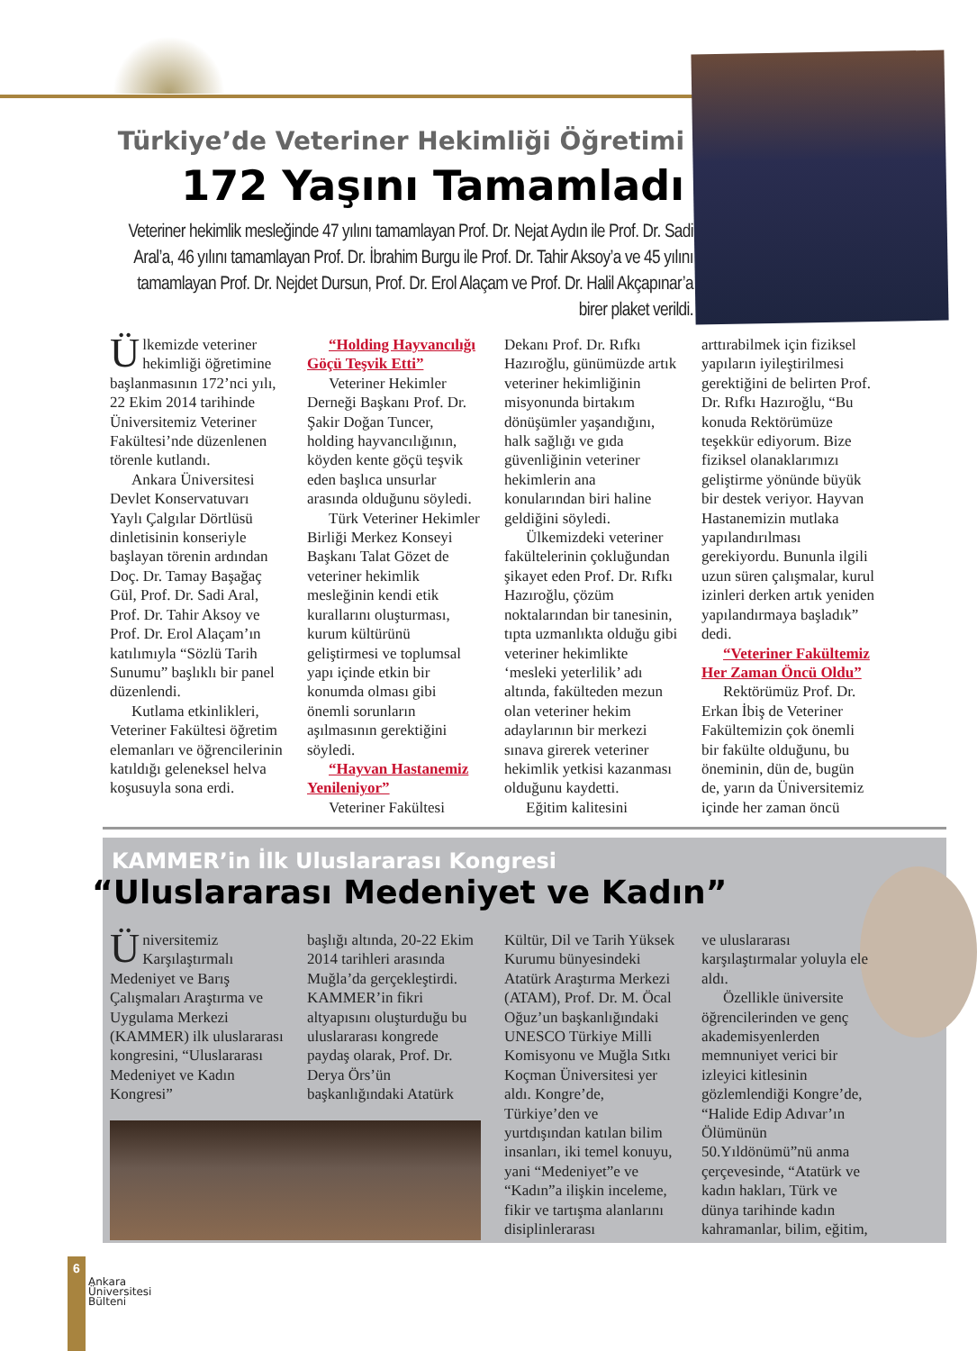Türkiye’de Veteriner Hekimliği Öğretimi
172 Yaşını Tamamladı
Veteriner hekimlik mesleğinde 47 yılını tamamlayan Prof. Dr. Nejat Aydın ile Prof. Dr. Sadi Aral’a, 46 yılını tamamlayan Prof. Dr. İbrahim Burgu ile Prof. Dr. Tahir Aksoy’a ve 45 yılını tamamlayan Prof. Dr. Nejdet Dursun, Prof. Dr. Erol Alaçam ve Prof. Dr. Halil Akçapınar’a birer plaket verildi.
Ülkemizde veteriner hekimliği öğretimine başlanmasının 172’nci yılı, 22 Ekim 2014 tarihinde Üniversitemiz Veteriner Fakültesi’nde düzenlenen törenle kutlandı.
Ankara Üniversitesi Devlet Konservatuvarı Yaylı Çalgılar Dörtlüsü dinletisinin konseriyle başlayan törenin ardından Doç. Dr. Tamay Başağaç Gül, Prof. Dr. Sadi Aral, Prof. Dr. Tahir Aksoy ve Prof. Dr. Erol Alaçam’ın katılımıyla “Sözlü Tarih Sunumu” başlıklı bir panel düzenlendi.
Kutlama etkinlikleri, Veteriner Fakültesi öğretim elemanları ve öğrencilerinin katıldığı geleneksel helva koşusuyla sona erdi.
“Holding Hayvancılığı Göçü Teşvik Etti”
Veteriner Hekimler Derneği Başkanı Prof. Dr. Şakir Doğan Tuncer, holding hayvancılığının, köyden kente göçü teşvik eden başlıca unsurlar arasında olduğunu söyledi.
Türk Veteriner Hekimler Birliği Merkez Konseyi Başkanı Talat Gözet de veteriner hekimlik mesleğinin kendi etik kurallarını oluşturması, kurum kültürünü geliştirmesi ve toplumsal yapı içinde etkin bir konumda olması gibi önemli sorunların aşılmasının gerektiğini söyledi.
“Hayvan Hastanemiz Yenileniyor”
Veteriner Fakültesi
Dekanı Prof. Dr. Rıfkı Hazıroğlu, günümüzde artık veteriner hekimliğinin misyonunda birtakım dönüşümler yaşandığını, halk sağlığı ve gıda güvenliğinin veteriner hekimlerin ana konularından biri haline geldiğini söyledi.
Ülkemizdeki veteriner fakültelerinin çokluğundan şikayet eden Prof. Dr. Rıfkı Hazıroğlu, çözüm noktalarından bir tanesinin, tıpta uzmanlıkta olduğu gibi veteriner hekimlikte ‘mesleki yeterlilik’ adı altında, fakülteden mezun olan veteriner hekim adaylarının bir merkezi sınava girerek veteriner hekimlik yetkisi kazanması olduğunu kaydetti.
Eğitim kalitesini
arttırabilmek için fiziksel yapıların iyileştirilmesi gerektiğini de belirten Prof. Dr. Rıfkı Hazıroğlu, “Bu konuda Rektörümüze teşekkür ediyorum. Bize fiziksel olanaklarımızı geliştirme yönünde büyük bir destek veriyor. Hayvan Hastanemizin mutlaka yapılandırılması gerekiyordu. Bununla ilgili uzun süren çalışmalar, kurul izinleri derken artık yeniden yapılandırmaya başladık” dedi.
“Veteriner Fakültemiz Her Zaman Öncü Oldu”
Rektörümüz Prof. Dr. Erkan İbiş de Veteriner Fakültemizin çok önemli bir fakülte olduğunu, bu öneminin, dün de, bugün de, yarın da Üniversitemiz içinde her zaman öncü
KAMMER’in İlk Uluslararası Kongresi
“Uluslararası Medeniyet ve Kadın”
Üniversitemiz Karşılaştırmalı Medeniyet ve Barış Çalışmaları Araştırma ve Uygulama Merkezi (KAMMER) ilk uluslararası kongresini, “Uluslararası Medeniyet ve Kadın Kongresi”
başlığı altında, 20-22 Ekim 2014 tarihleri arasında Muğla’da gerçekleştirdi. KAMMER’in fikri altyapısını oluşturduğu bu uluslararası kongrede paydaş olarak, Prof. Dr. Derya Örs’ün başkanlığındaki Atatürk
Kültür, Dil ve Tarih Yüksek Kurumu bünyesindeki Atatürk Araştırma Merkezi (ATAM), Prof. Dr. M. Öcal Oğuz’un başkanlığındaki UNESCO Türkiye Milli Komisyonu ve Muğla Sıtkı Koçman Üniversitesi yer aldı. Kongre’de, Türkiye’den ve yurtdışından katılan bilim insanları, iki temel konuyu, yani “Medeniyet”e ve “Kadın”a ilişkin inceleme, fikir ve tartışma alanlarını disiplinlerarası
ve uluslararası karşılaştırmalar yoluyla ele aldı.
Özellikle üniversite öğrencilerinden ve genç akademisyenlerden memnuniyet verici bir izleyici kitlesinin gözlemlendiği Kongre’de, “Halide Edip Adıvar’ın Ölümünün 50.Yıldönümü”nü anma çerçevesinde, “Atatürk ve kadın hakları, Türk ve dünya tarihinde kadın kahramanlar, bilim, eğitim,
6
Ankara
Üniversitesi
Bülteni